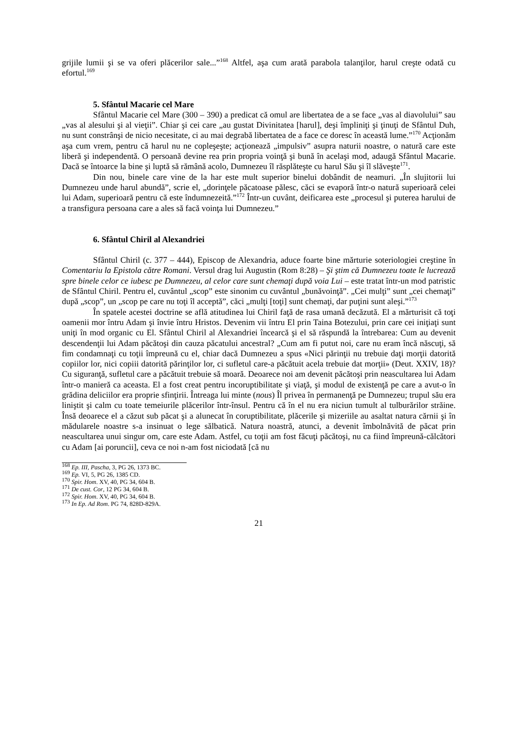grijile lumii şi se va oferi plăcerilor sale...”<sup>168</sup> Altfel, aşa cum arată parabola talanţilor, harul creşte odată cu efortul.<sup>169</sup>
5. Sfântul Macarie cel Mare
Sfântul Macarie cel Mare (300 – 390) a predicat că omul are libertatea de a se face „vas al diavolului” sau „vas al alesului şi al vieţii”. Chiar şi cei care „au gustat Divinitatea [harul], deşi împliniţi şi ţinuţi de Sfântul Duh, nu sunt constrânşi de nicio necesitate, ci au mai degrabă libertatea de a face ce doresc în această lume.”<sup>170</sup> Acţionăm aşa cum vrem, pentru că harul nu ne copleşeşte; acţionează „impulsiv” asupra naturii noastre, o natură care este liberă şi independentă. O persoană devine rea prin propria voinţă şi bună în acelaşi mod, adaugă Sfântul Macarie. Dacă se întoarce la bine şi luptă să rămână acolo, Dumnezeu îl răsplăteşte cu harul Său şi îl slăveşte<sup>171</sup>.
Din nou, binele care vine de la har este mult superior binelui dobândit de neamuri. „În slujitorii lui Dumnezeu unde harul abundă”, scrie el, „dorinţele păcatoase pălesc, căci se evaporă într-o natură superioară celei lui Adam, superioară pentru că este îndumnezeită.”<sup>172</sup> Într-un cuvânt, deificarea este „procesul şi puterea harului de a transfigura persoana care a ales să facă voinţa lui Dumnezeu.”
6. Sfântul Chiril al Alexandriei
Sfântul Chiril (c. 377 – 444), Episcop de Alexandria, aduce foarte bine mărturie soteriologiei creştine în Comentariu la Epistola către Romani. Versul drag lui Augustin (Rom 8:28) – Şi ştim că Dumnezeu toate le lucrează spre binele celor ce iubesc pe Dumnezeu, al celor care sunt chemaţi după voia Lui – este tratat într-un mod patristic de Sfântul Chiril. Pentru el, cuvântul „scop” este sinonim cu cuvântul „bunăvoinţă”. „Cei mulţi” sunt „cei chemaţi” după „scop”, un „scop pe care nu toţi îl acceptă”, căci „mulţi [toţi] sunt chemaţi, dar puţini sunt aleşi.”<sup>173</sup>
În spatele acestei doctrine se află atitudinea lui Chiril faţă de rasa umană decăzută. El a mărturisit că toţi oamenii mor întru Adam şi învie întru Hristos. Devenim vii întru El prin Taina Botezului, prin care cei iniţiaţi sunt uniţi în mod organic cu El. Sfântul Chiril al Alexandriei încearcă şi el să răspundă la întrebarea: Cum au devenit descendenţii lui Adam păcătoşi din cauza păcatului ancestral? „Cum am fi putut noi, care nu eram încă născuţi, să fim condamnaţi cu toţii împreună cu el, chiar dacă Dumnezeu a spus «Nici părinţii nu trebuie daţi morţii datorită copiilor lor, nici copiii datorită părinţilor lor, ci sufletul care-a păcătuit acela trebuie dat morţii» (Deut. XXIV, 18)? Cu siguranţă, sufletul care a păcătuit trebuie să moară. Deoarece noi am devenit păcătoşi prin neascultarea lui Adam într-o manieră ca aceasta. El a fost creat pentru incoruptibilitate şi viaţă, şi modul de existenţă pe care a avut-o în grădina deliciilor era proprie sfinţirii. Întreaga lui minte (nous) Îl privea în permanenţă pe Dumnezeu; trupul său era liniştit şi calm cu toate temeiurile plăcerilor într-însul. Pentru că în el nu era niciun tumult al tulburărilor străine. Însă deoarece el a căzut sub păcat şi a alunecat în coruptibilitate, plăcerile şi mizeriile au asaltat natura cărnii şi în mădularele noastre s-a insinuat o lege sălbatică. Natura noastră, atunci, a devenit îmbolnăvită de păcat prin neascultarea unui singur om, care este Adam. Astfel, cu toţii am fost făcuţi păcătoşi, nu ca fiind împreună-călcători cu Adam [ai poruncii], ceva ce noi n-am fost niciodată [că nu
<sup>168</sup> Ep. III, Pascha, 3, PG 26, 1373 BC.
<sup>169</sup> Ep. VI, 5, PG 26, 1385 CD.
<sup>170</sup> Spir. Hom. XV, 40, PG 34, 604 B.
<sup>171</sup> De cust. Cor, 12 PG 34, 604 B.
<sup>172</sup> Spir. Hom. XV, 40, PG 34, 604 B.
<sup>173</sup> In Ep. Ad Rom. PG 74, 828D-829A.
21